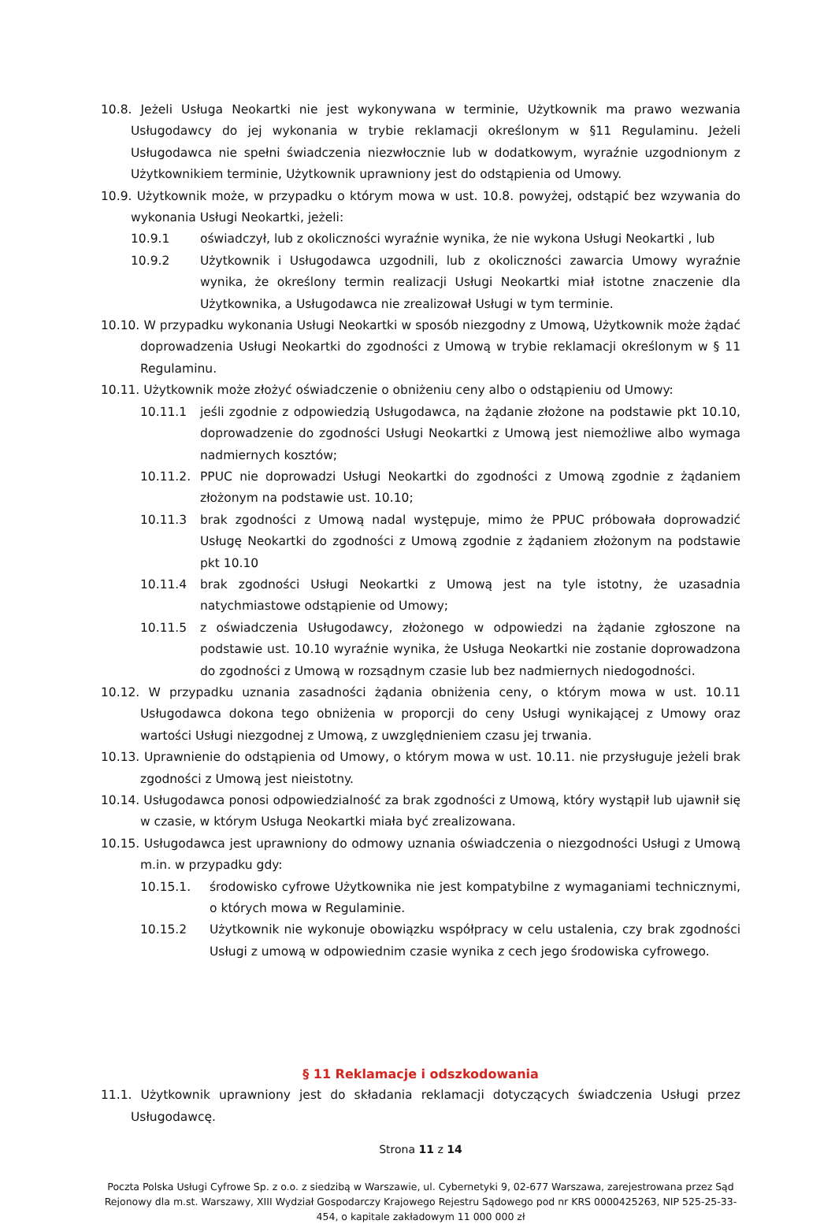10.8. Jeżeli Usługa Neokartki nie jest wykonywana w terminie, Użytkownik ma prawo wezwania Usługodawcy do jej wykonania w trybie reklamacji określonym w §11 Regulaminu. Jeżeli Usługodawca nie spełni świadczenia niezwłocznie lub w dodatkowym, wyraźnie uzgodnionym z Użytkownikiem terminie, Użytkownik uprawniony jest do odstąpienia od Umowy.
10.9. Użytkownik może, w przypadku o którym mowa w ust. 10.8. powyżej, odstąpić bez wzywania do wykonania Usługi Neokartki, jeżeli:
10.9.1 oświadczył, lub z okoliczności wyraźnie wynika, że nie wykona Usługi Neokartki , lub
10.9.2 Użytkownik i Usługodawca uzgodnili, lub z okoliczności zawarcia Umowy wyraźnie wynika, że określony termin realizacji Usługi Neokartki miał istotne znaczenie dla Użytkownika, a Usługodawca nie zrealizował Usługi w tym terminie.
10.10. W przypadku wykonania Usługi Neokartki w sposób niezgodny z Umową, Użytkownik może żądać doprowadzenia Usługi Neokartki do zgodności z Umową w trybie reklamacji określonym w § 11 Regulaminu.
10.11. Użytkownik może złożyć oświadczenie o obniżeniu ceny albo o odstąpieniu od Umowy:
10.11.1 jeśli zgodnie z odpowiedzią Usługodawca, na żądanie złożone na podstawie pkt 10.10, doprowadzenie do zgodności Usługi Neokartki z Umową jest niemożliwe albo wymaga nadmiernych kosztów;
10.11.2. PPUC nie doprowadzi Usługi Neokartki do zgodności z Umową zgodnie z żądaniem złożonym na podstawie ust. 10.10;
10.11.3 brak zgodności z Umową nadal występuje, mimo że PPUC próbowała doprowadzić Usługę Neokartki do zgodności z Umową zgodnie z żądaniem złożonym na podstawie pkt 10.10
10.11.4 brak zgodności Usługi Neokartki z Umową jest na tyle istotny, że uzasadnia natychmiastowe odstąpienie od Umowy;
10.11.5 z oświadczenia Usługodawcy, złożonego w odpowiedzi na żądanie zgłoszone na podstawie ust. 10.10 wyraźnie wynika, że Usługa Neokartki nie zostanie doprowadzona do zgodności z Umową w rozsądnym czasie lub bez nadmiernych niedogodności.
10.12. W przypadku uznania zasadności żądania obniżenia ceny, o którym mowa w ust. 10.11 Usługodawca dokona tego obniżenia w proporcji do ceny Usługi wynikającej z Umowy oraz wartości Usługi niezgodnej z Umową, z uwzględnieniem czasu jej trwania.
10.13. Uprawnienie do odstąpienia od Umowy, o którym mowa w ust. 10.11. nie przysługuje jeżeli brak zgodności z Umową jest nieistotny.
10.14. Usługodawca ponosi odpowiedzialność za brak zgodności z Umową, który wystąpił lub ujawnił się w czasie, w którym Usługa Neokartki miała być zrealizowana.
10.15. Usługodawca jest uprawniony do odmowy uznania oświadczenia o niezgodności Usługi z Umową m.in. w przypadku gdy:
10.15.1. środowisko cyfrowe Użytkownika nie jest kompatybilne z wymaganiami technicznymi, o których mowa w Regulaminie.
10.15.2 Użytkownik nie wykonuje obowiązku współpracy w celu ustalenia, czy brak zgodności Usługi z umową w odpowiednim czasie wynika z cech jego środowiska cyfrowego.
§ 11 Reklamacje i odszkodowania
11.1. Użytkownik uprawniony jest do składania reklamacji dotyczących świadczenia Usługi przez Usługodawcę.
Strona 11 z 14
Poczta Polska Usługi Cyfrowe Sp. z o.o. z siedzibą w Warszawie, ul. Cybernetyki 9, 02-677 Warszawa, zarejestrowana przez Sąd Rejonowy dla m.st. Warszawy, XIII Wydział Gospodarczy Krajowego Rejestru Sądowego pod nr KRS 0000425263, NIP 525-25-33-454, o kapitale zakładowym 11 000 000 zł